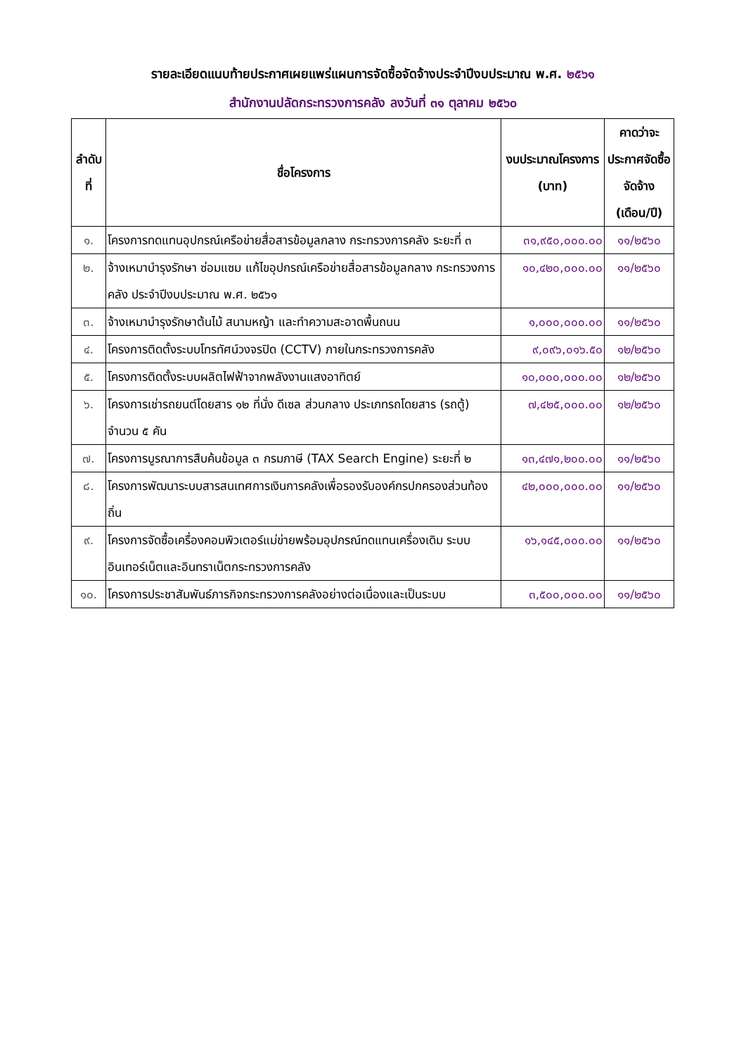รายละเอียดแนบท้ายประกาศเผยแพร่แผนการจัดซื้อจัดจ้างประจำปีงบประมาณ พ.ศ. ๒๕๖๑
สำนักงานปลัดกระทรวงการคลัง ลงวันที่ ๓๑ ตุลาคม ๒๕๖๐
| ลำดับที่ | ชื่อโครงการ | งบประมาณโครงการ (บาท) | คาดว่าจะประกาศจัดซื้อจัดจ้าง (เดือน/ปี) |
| --- | --- | --- | --- |
| ๑. | โครงการทดแทนอุปกรณ์เครือข่ายสื่อสารข้อมูลกลาง กระทรวงการคลัง ระยะที่ ๓ | ๓๑,๙๕๐,๐๐๐.๐๐ | ๑๑/๒๕๖๐ |
| ๒. | จ้างเหมาบำรุงรักษา ซ่อมแซม แก้ไขอุปกรณ์เครือข่ายสื่อสารข้อมูลกลาง กระทรวงการคลัง ประจำปีงบประมาณ พ.ศ. ๒๕๖๑ | ๑๐,๔๒๐,๐๐๐.๐๐ | ๑๑/๒๕๖๐ |
| ๓. | จ้างเหมาบำรุงรักษาต้นไม้ สนามหญ้า และทำความสะอาดพื้นถนน | ๑,๐๐๐,๐๐๐.๐๐ | ๑๑/๒๕๖๐ |
| ๔. | โครงการติดตั้งระบบโทรทัศน์วงจรปิด (CCTV) ภายในกระทรวงการคลัง | ๙,๐๙๖,๐๑๖.๕๐ | ๑๒/๒๕๖๐ |
| ๕. | โครงการติดตั้งระบบผลิตไฟฟ้าจากพลังงานแสงอาทิตย์ | ๑๐,๐๐๐,๐๐๐.๐๐ | ๑๒/๒๕๖๐ |
| ๖. | โครงการเช่ารถยนต์โดยสาร ๑๒ ที่นั่ง ดีเซล ส่วนกลาง ประเภทรถโดยสาร (รถตู้) จำนวน ๕ คัน | ๗,๔๒๕,๐๐๐.๐๐ | ๑๒/๒๕๖๐ |
| ๗. | โครงการบูรณาการสืบค้นข้อมูล ๓ กรมภาษี (TAX Search Engine) ระยะที่ ๒ | ๑๓,๔๗๑,๒๐๐.๐๐ | ๑๑/๒๕๖๐ |
| ๘. | โครงการพัฒนาระบบสารสนเทศการเงินการคลังเพื่อรองรับองค์กรปกครองส่วนท้องถิ่น | ๔๒,๐๐๐,๐๐๐.๐๐ | ๑๑/๒๕๖๐ |
| ๙. | โครงการจัดซื้อเครื่องคอมพิวเตอร์แม่ข่ายพร้อมอุปกรณ์ทดแทนเครื่องเดิม ระบบอินเทอร์เน็ตและอินทราเน็ตกระทรวงการคลัง | ๑๖,๑๔๕,๐๐๐.๐๐ | ๑๑/๒๕๖๐ |
| ๑๐. | โครงการประชาสัมพันธ์ภารกิจกระทรวงการคลังอย่างต่อเนื่องและเป็นระบบ | ๓,๕๐๐,๐๐๐.๐๐ | ๑๑/๒๕๖๐ |